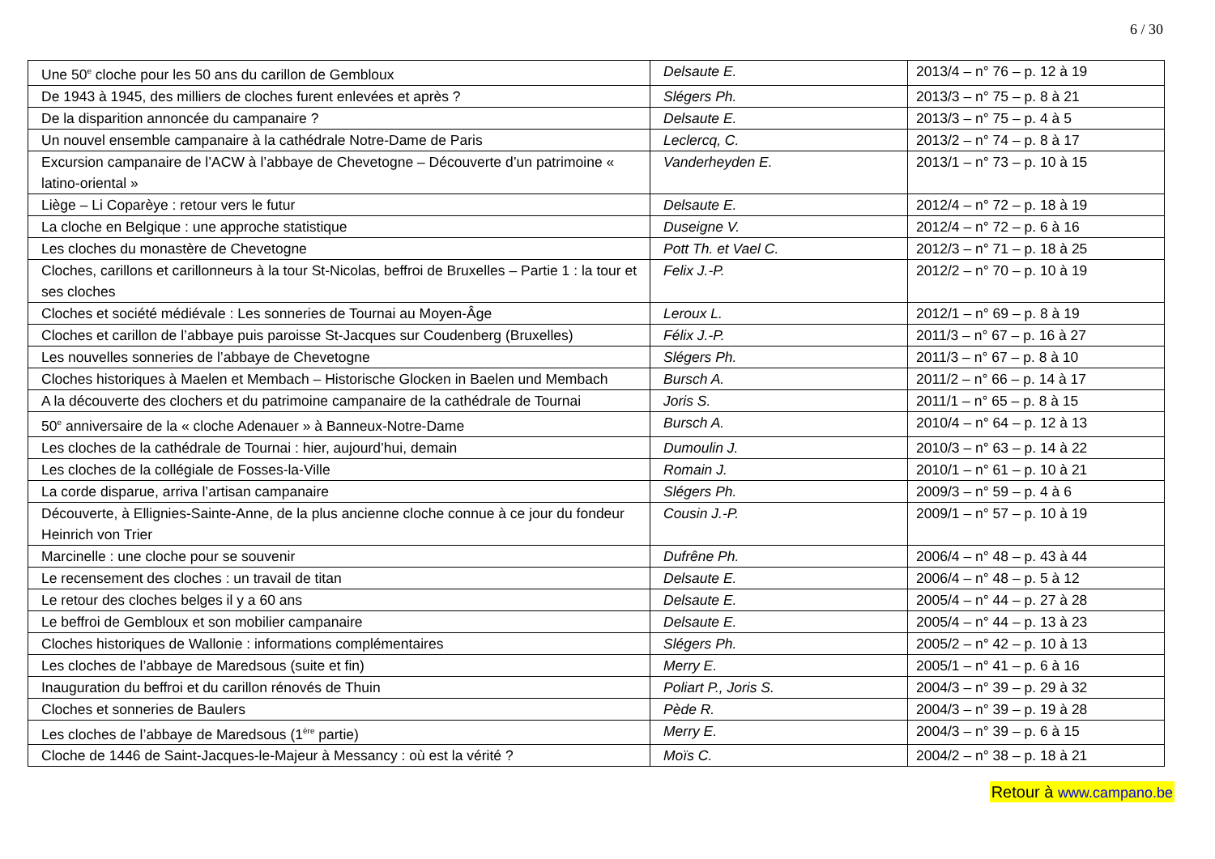6 / 30
| Une 50<sup>e</sup> cloche pour les 50 ans du carillon de Gembloux | Delsaute E. | 2013/4 – n° 76 – p. 12 à 19 |
| De 1943 à 1945, des milliers de cloches furent enlevées et après ? | Slégers Ph. | 2013/3 – n° 75 – p. 8 à 21 |
| De la disparition annoncée du campanaire ? | Delsaute E. | 2013/3 – n° 75 – p. 4 à 5 |
| Un nouvel ensemble campanaire à la cathédrale Notre-Dame de Paris | Leclercq, C. | 2013/2 – n° 74 – p. 8 à 17 |
| Excursion campanaire de l’ACW à l’abbaye de Chevetogne – Découverte d’un patrimoine « latino-oriental » | Vanderheyden E. | 2013/1 – n° 73 – p. 10 à 15 |
| Liège – Li Coparèye : retour vers le futur | Delsaute E. | 2012/4 – n° 72 – p. 18 à 19 |
| La cloche en Belgique : une approche statistique | Duseigne V. | 2012/4 – n° 72 – p. 6 à 16 |
| Les cloches du monastère de Chevetogne | Pott Th. et Vael C. | 2012/3 – n° 71 – p. 18 à 25 |
| Cloches, carillons et carillonneurs à la tour St-Nicolas, beffroi de Bruxelles – Partie 1 : la tour et ses cloches | Felix J.-P. | 2012/2 – n° 70 – p. 10 à 19 |
| Cloches et société médiévale : Les sonneries de Tournai au Moyen-Âge | Leroux L. | 2012/1 – n° 69 – p. 8 à 19 |
| Cloches et carillon de l’abbaye puis paroisse St-Jacques sur Coudenberg (Bruxelles) | Félix J.-P. | 2011/3 – n° 67 – p. 16 à 27 |
| Les nouvelles sonneries de l’abbaye de Chevetogne | Slégers Ph. | 2011/3 – n° 67 – p. 8 à 10 |
| Cloches historiques à Maelen et Membach – Historische Glocken in Baelen und Membach | Bursch A. | 2011/2 – n° 66 – p. 14 à 17 |
| A la découverte des clochers et du patrimoine campanaire de la cathédrale de Tournai | Joris S. | 2011/1 – n° 65 – p. 8 à 15 |
| 50<sup>e</sup> anniversaire de la « cloche Adenauer » à Banneux-Notre-Dame | Bursch A. | 2010/4 – n° 64 – p. 12 à 13 |
| Les cloches de la cathédrale de Tournai : hier, aujourd’hui, demain | Dumoulin J. | 2010/3 – n° 63 – p. 14 à 22 |
| Les cloches de la collégiale de Fosses-la-Ville | Romain J. | 2010/1 – n° 61 – p. 10 à 21 |
| La corde disparue, arriva l’artisan campanaire | Slégers Ph. | 2009/3 – n° 59 – p. 4 à 6 |
| Découverte, à Ellignies-Sainte-Anne, de la plus ancienne cloche connue à ce jour du fondeur Heinrich von Trier | Cousin J.-P. | 2009/1 – n° 57 – p. 10 à 19 |
| Marcinelle : une cloche pour se souvenir | Dufrêne Ph. | 2006/4 – n° 48 – p. 43 à 44 |
| Le recensement des cloches : un travail de titan | Delsaute E. | 2006/4 – n° 48 – p. 5 à 12 |
| Le retour des cloches belges il y a 60 ans | Delsaute E. | 2005/4 – n° 44 – p. 27 à 28 |
| Le beffroi de Gembloux et son mobilier campanaire | Delsaute E. | 2005/4 – n° 44 – p. 13 à 23 |
| Cloches historiques de Wallonie : informations complémentaires | Slégers Ph. | 2005/2 – n° 42 – p. 10 à 13 |
| Les cloches de l’abbaye de Maredsous (suite et fin) | Merry E. | 2005/1 – n° 41 – p. 6 à 16 |
| Inauguration du beffroi et du carillon rénovés de Thuin | Poliart P., Joris S. | 2004/3 – n° 39 – p. 29 à 32 |
| Cloches et sonneries de Baulers | Pède R. | 2004/3 – n° 39 – p. 19 à 28 |
| Les cloches de l’abbaye de Maredsous (1<sup>ère</sup> partie) | Merry E. | 2004/3 – n° 39 – p. 6 à 15 |
| Cloche de 1446 de Saint-Jacques-le-Majeur à Messancy : où est la vérité ? | Moïs C. | 2004/2 – n° 38 – p. 18 à 21 |
Retour à www.campano.be